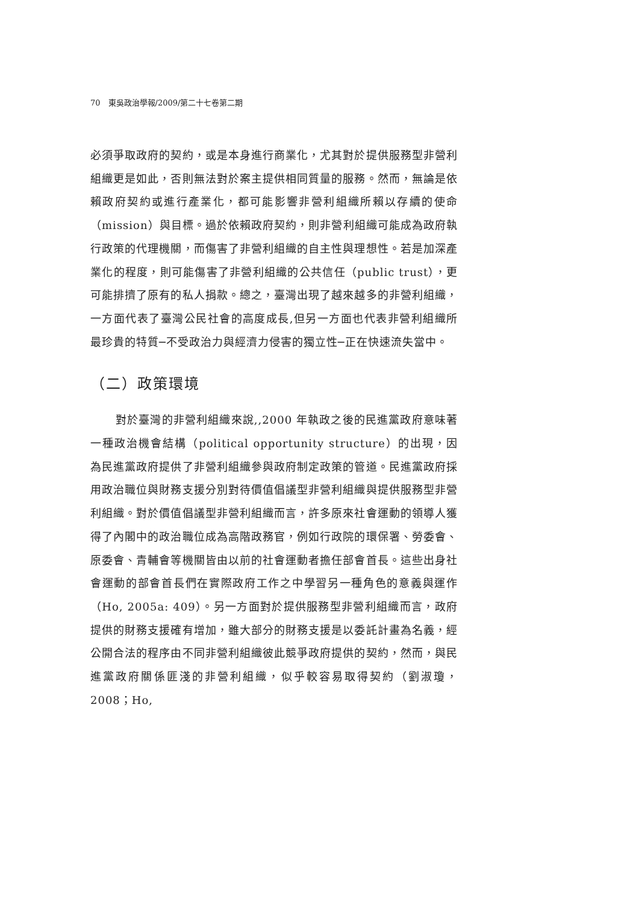70　東吳政治學報/2009/第二十七卷第二期
必須爭取政府的契約，或是本身進行商業化，尤其對於提供服務型非營利組織更是如此，否則無法對於案主提供相同質量的服務。然而，無論是依賴政府契約或進行產業化，都可能影響非營利組織所賴以存續的使命（mission）與目標。過於依賴政府契約，則非營利組織可能成為政府執行政策的代理機關，而傷害了非營利組織的自主性與理想性。若是加深產業化的程度，則可能傷害了非營利組織的公共信任（public trust），更可能排擠了原有的私人捐款。總之，臺灣出現了越來越多的非營利組織，一方面代表了臺灣公民社會的高度成長,但另一方面也代表非營利組織所最珍貴的特質─不受政治力與經濟力侵害的獨立性─正在快速流失當中。
（二）政策環境
對於臺灣的非營利組織來說,,2000 年執政之後的民進黨政府意味著一種政治機會結構（political opportunity structure）的出現，因為民進黨政府提供了非營利組織參與政府制定政策的管道。民進黨政府採用政治職位與財務支援分別對待價值倡議型非營利組織與提供服務型非營利組織。對於價值倡議型非營利組織而言，許多原來社會運動的領導人獲得了內閣中的政治職位成為高階政務官，例如行政院的環保署、勞委會、原委會、青輔會等機關皆由以前的社會運動者擔任部會首長。這些出身社會運動的部會首長們在實際政府工作之中學習另一種角色的意義與運作（Ho, 2005a: 409）。另一方面對於提供服務型非營利組織而言，政府提供的財務支援確有增加，雖大部分的財務支援是以委託計畫為名義，經公開合法的程序由不同非營利組織彼此競爭政府提供的契約，然而，與民進黨政府關係匪淺的非營利組織，似乎較容易取得契約（劉淑瓊，2008；Ho,